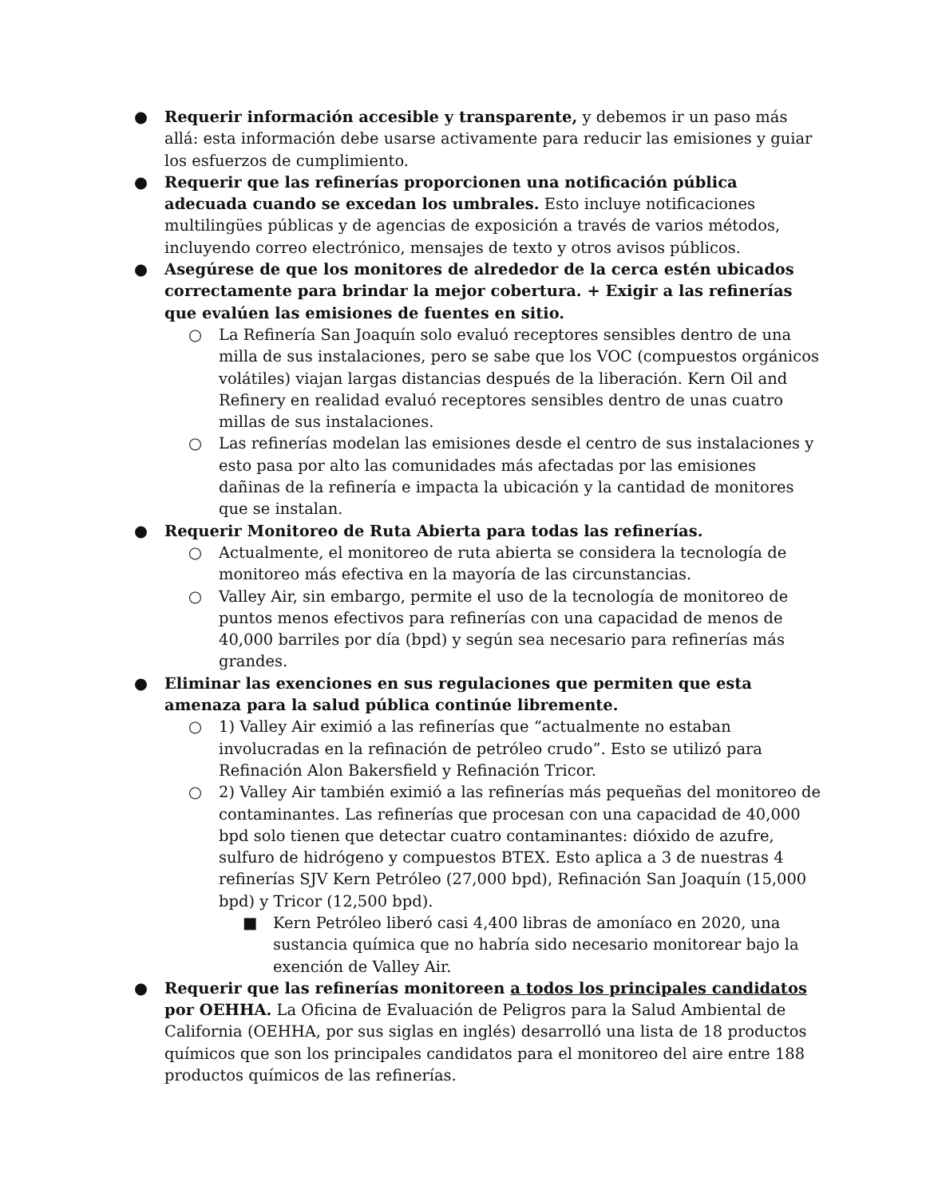● Requerir información accesible y transparente, y debemos ir un paso más allá: esta información debe usarse activamente para reducir las emisiones y guiar los esfuerzos de cumplimiento.
● Requerir que las refinerías proporcionen una notificación pública adecuada cuando se excedan los umbrales. Esto incluye notificaciones multilingües públicas y de agencias de exposición a través de varios métodos, incluyendo correo electrónico, mensajes de texto y otros avisos públicos.
● Asegúrese de que los monitores de alrededor de la cerca estén ubicados correctamente para brindar la mejor cobertura. + Exigir a las refinerías que evalúen las emisiones de fuentes en sitio.
○ La Refinería San Joaquín solo evaluó receptores sensibles dentro de una milla de sus instalaciones, pero se sabe que los VOC (compuestos orgánicos volátiles) viajan largas distancias después de la liberación. Kern Oil and Refinery en realidad evaluó receptores sensibles dentro de unas cuatro millas de sus instalaciones.
○ Las refinerías modelan las emisiones desde el centro de sus instalaciones y esto pasa por alto las comunidades más afectadas por las emisiones dañinas de la refinería e impacta la ubicación y la cantidad de monitores que se instalan.
● Requerir Monitoreo de Ruta Abierta para todas las refinerías.
○ Actualmente, el monitoreo de ruta abierta se considera la tecnología de monitoreo más efectiva en la mayoría de las circunstancias.
○ Valley Air, sin embargo, permite el uso de la tecnología de monitoreo de puntos menos efectivos para refinerías con una capacidad de menos de 40,000 barriles por día (bpd) y según sea necesario para refinerías más grandes.
● Eliminar las exenciones en sus regulaciones que permiten que esta amenaza para la salud pública continúe libremente.
○ 1) Valley Air eximió a las refinerías que “actualmente no estaban involucradas en la refinación de petróleo crudo”. Esto se utilizó para Refinación Alon Bakersfield y Refinación Tricor.
○ 2) Valley Air también eximió a las refinerías más pequeñas del monitoreo de contaminantes. Las refinerías que procesan con una capacidad de 40,000 bpd solo tienen que detectar cuatro contaminantes: dióxido de azufre, sulfuro de hidrógeno y compuestos BTEX. Esto aplica a 3 de nuestras 4 refinerías SJV Kern Petróleo (27,000 bpd), Refinación San Joaquín (15,000 bpd) y Tricor (12,500 bpd).
■ Kern Petróleo liberó casi 4,400 libras de amoníaco en 2020, una sustancia química que no habría sido necesario monitorear bajo la exención de Valley Air.
● Requerir que las refinerías monitoreen a todos los principales candidatos por OEHHA. La Oficina de Evaluación de Peligros para la Salud Ambiental de California (OEHHA, por sus siglas en inglés) desarrolló una lista de 18 productos químicos que son los principales candidatos para el monitoreo del aire entre 188 productos químicos de las refinerías.